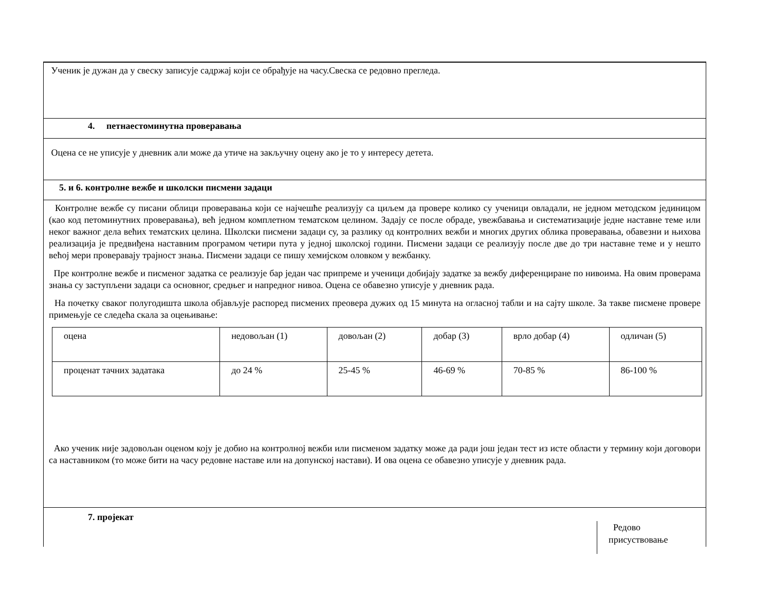Ученик је дужан да у свеску записује садржај који се обрађује на часу.Свеска се редовно прегледа.
4. петнаестоминутна проверавања
Оцена се не уписује у дневник али може да утиче на закључну оцену ако је то у интересу детета.
5. и 6. контролне вежбе и школски писмени задаци
Контролне вежбе су писани облици проверавања који се најчешће реализују са циљем да провере колико су ученици овладали, не једном методском јединицом (као код петоминутних проверавања), већ једном комплетном тематском целином. Задају се после обраде, увежбавања и систематизације једне наставне теме или неког важног дела већих тематских целина. Школски писмени задаци су, за разлику од контролних вежби и многих других облика проверавања, обавезни и њихова реализација је предвиђена наставним програмом четири пута у једној школској години. Писмени задаци се реализују после две до три наставне теме и у нешто већој мери проверавају трајност знања. Писмени задаци се пишу хемијском оловком у вежбанку.
Пре контролне вежбе и писменог задатка се реализује бар један час припреме и ученици добијају задатке за вежбу диференциране по нивоима. На овим проверама знања су заступљени задаци са основног, средњег и напредног нивоа. Оцена се обавезно уписује у дневник рада.
На почетку сваког полугодишта школа објављује распоред писмених преовера дужих од 15 минута на огласној табли и на сајту школе. За такве писмене провере примењује се следећа скала за оцењивање:
| оцена | недовољан (1) | довољан (2) | добар (3) | врло добар (4) | одличан (5) |
| проценат тачних задатака | до 24 % | 25-45 % | 46-69 % | 70-85 % | 86-100 % |
Ако ученик није задовољан оценом коју је добио на контролној вежби или писменом задатку може да ради још један тест из исте области у термину који договори са наставником (то може бити на часу редовне наставе или на допунској настави). И ова оцена се обавезно уписује у дневник рада.
7. пројекат
Редово
присуствовање